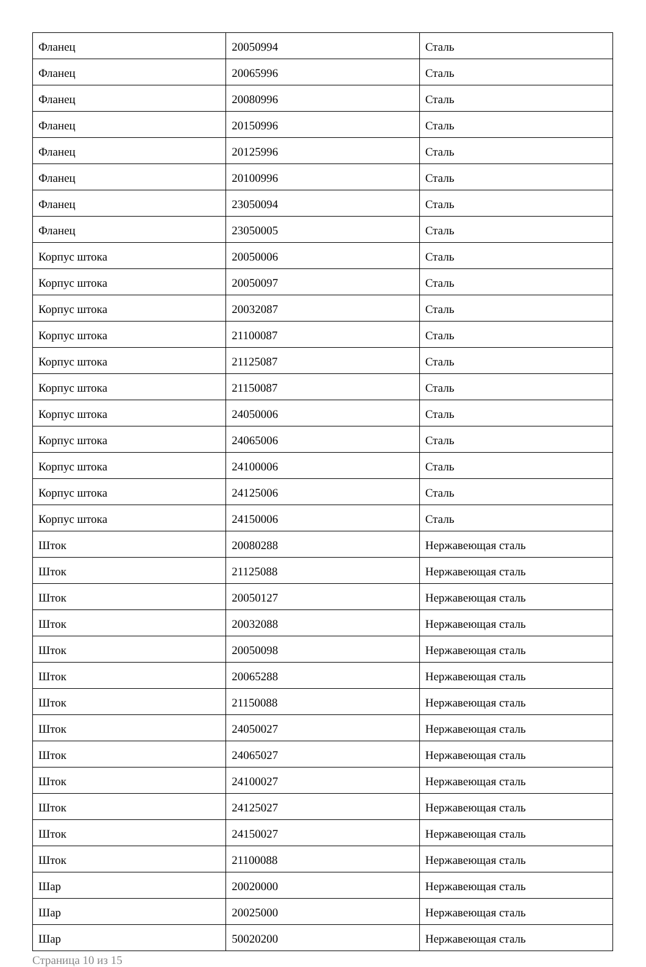| Фланец | 20050994 | Сталь |
| Фланец | 20065996 | Сталь |
| Фланец | 20080996 | Сталь |
| Фланец | 20150996 | Сталь |
| Фланец | 20125996 | Сталь |
| Фланец | 20100996 | Сталь |
| Фланец | 23050094 | Сталь |
| Фланец | 23050005 | Сталь |
| Корпус штока | 20050006 | Сталь |
| Корпус штока | 20050097 | Сталь |
| Корпус штока | 20032087 | Сталь |
| Корпус штока | 21100087 | Сталь |
| Корпус штока | 21125087 | Сталь |
| Корпус штока | 21150087 | Сталь |
| Корпус штока | 24050006 | Сталь |
| Корпус штока | 24065006 | Сталь |
| Корпус штока | 24100006 | Сталь |
| Корпус штока | 24125006 | Сталь |
| Корпус штока | 24150006 | Сталь |
| Шток | 20080288 | Нержавеющая сталь |
| Шток | 21125088 | Нержавеющая сталь |
| Шток | 20050127 | Нержавеющая сталь |
| Шток | 20032088 | Нержавеющая сталь |
| Шток | 20050098 | Нержавеющая сталь |
| Шток | 20065288 | Нержавеющая сталь |
| Шток | 21150088 | Нержавеющая сталь |
| Шток | 24050027 | Нержавеющая сталь |
| Шток | 24065027 | Нержавеющая сталь |
| Шток | 24100027 | Нержавеющая сталь |
| Шток | 24125027 | Нержавеющая сталь |
| Шток | 24150027 | Нержавеющая сталь |
| Шток | 21100088 | Нержавеющая сталь |
| Шар | 20020000 | Нержавеющая сталь |
| Шар | 20025000 | Нержавеющая сталь |
| Шар | 50020200 | Нержавеющая сталь |
Страница 10 из 15